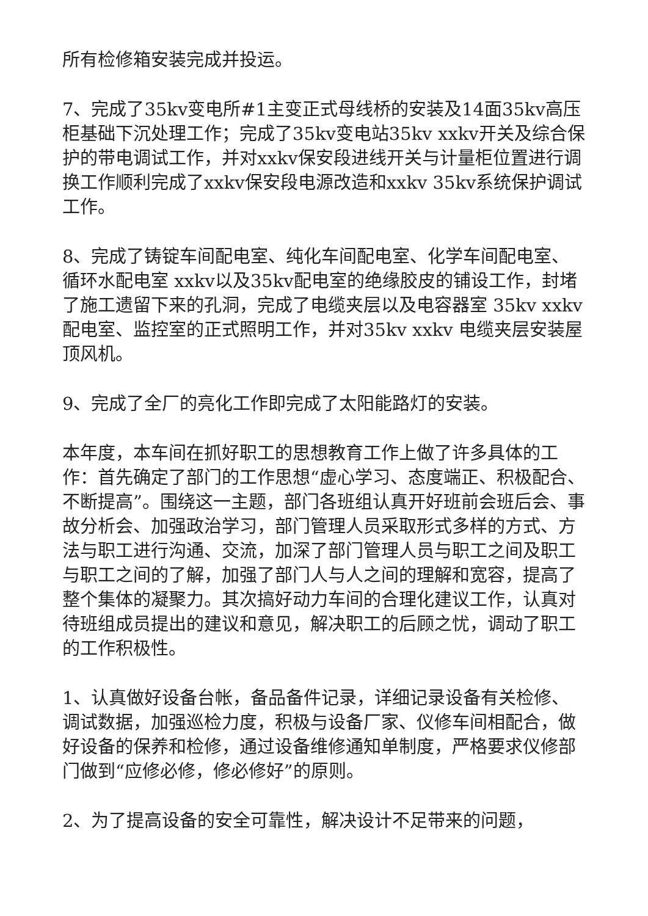所有检修箱安装完成并投运。
7、完成了35kv变电所#1主变正式母线桥的安装及14面35kv高压柜基础下沉处理工作；完成了35kv变电站35kv xxkv开关及综合保护的带电调试工作，并对xxkv保安段进线开关与计量柜位置进行调换工作顺利完成了xxkv保安段电源改造和xxkv 35kv系统保护调试工作。
8、完成了铸锭车间配电室、纯化车间配电室、化学车间配电室、循环水配电室 xxkv以及35kv配电室的绝缘胶皮的铺设工作，封堵了施工遗留下来的孔洞，完成了电缆夹层以及电容器室 35kv xxkv配电室、监控室的正式照明工作，并对35kv xxkv 电缆夹层安装屋顶风机。
9、完成了全厂的亮化工作即完成了太阳能路灯的安装。
本年度，本车间在抓好职工的思想教育工作上做了许多具体的工作：首先确定了部门的工作思想“虚心学习、态度端正、积极配合、不断提高”。围绕这一主题，部门各班组认真开好班前会班后会、事故分析会、加强政治学习，部门管理人员采取形式多样的方式、方法与职工进行沟通、交流，加深了部门管理人员与职工之间及职工与职工之间的了解，加强了部门人与人之间的理解和宽容，提高了整个集体的凝聚力。其次搞好动力车间的合理化建议工作，认真对待班组成员提出的建议和意见，解决职工的后顾之忧，调动了职工的工作积极性。
1、认真做好设备台帐，备品备件记录，详细记录设备有关检修、调试数据，加强巡检力度，积极与设备厂家、仪修车间相配合，做好设备的保养和检修，通过设备维修通知单制度，严格要求仪修部门做到“应修必修，修必修好”的原则。
2、为了提高设备的安全可靠性，解决设计不足带来的问题，